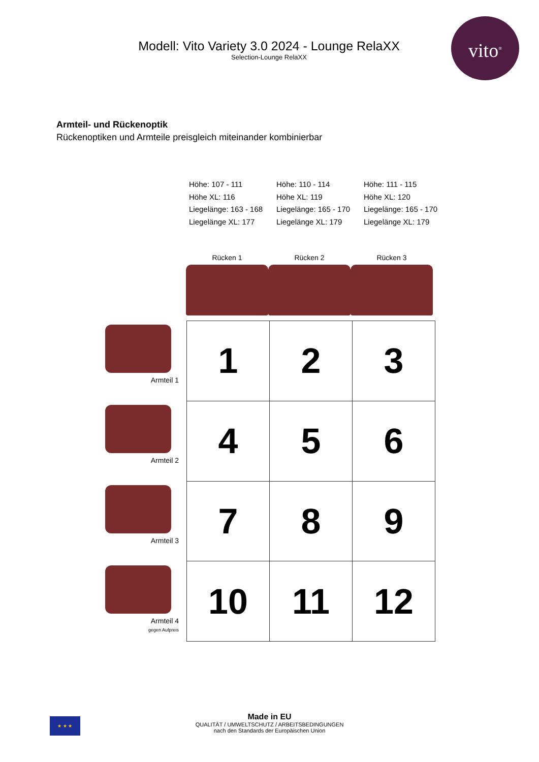vito<sup>®</sup>
Modell: Vito Variety 3.0 2024 - Lounge RelaXX
Selection-Lounge RelaXX
Armteil- und Rückenoptik
Rückenoptiken und Armteile preisgleich miteinander kombinierbar
Höhe: 107 - 111
Höhe XL: 116
Liegelänge: 163 - 168
Liegelänge XL: 177
Höhe: 110 - 114
Höhe XL: 119
Liegelänge: 165 - 170
Liegelänge XL: 179
Höhe: 111 - 115
Höhe XL: 120
Liegelänge: 165 - 170
Liegelänge XL: 179
Rücken 1 Rücken 2 Rücken 3
Armteil 1
Armteil 2
Armteil 3
Armteil 4
gegen Aufpreis
| 1 | 2 | 3 |
| 4 | 5 | 6 |
| 7 | 8 | 9 |
| 10 | 11 | 12 |
★ ★ ★
Made in EU
QUALITÄT / UMWELTSCHUTZ / ARBEITSBEDINGUNGEN
nach den Standards der Europäischen Union